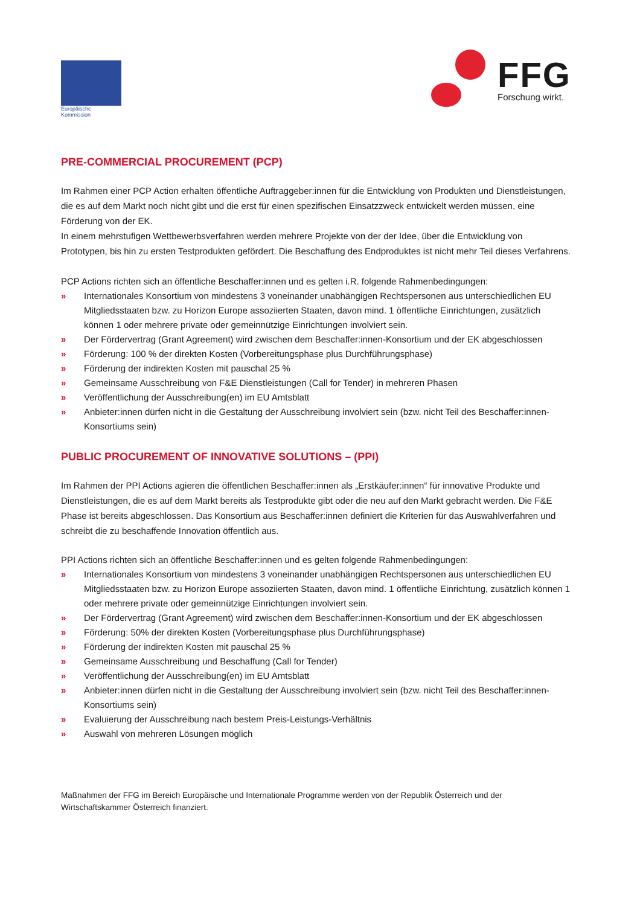Europäische
Kommission
FFG
Forschung wirkt.
PRE-COMMERCIAL PROCUREMENT (PCP)
Im Rahmen einer PCP Action erhalten öffentliche Auftraggeber:innen für die Entwicklung von Produkten und Dienstleistungen, die es auf dem Markt noch nicht gibt und die erst für einen spezifischen Einsatzzweck entwickelt werden müssen, eine Förderung von der EK.
In einem mehrstufigen Wettbewerbsverfahren werden mehrere Projekte von der der Idee, über die Entwicklung von Prototypen, bis hin zu ersten Testprodukten gefördert. Die Beschaffung des Endproduktes ist nicht mehr Teil dieses Verfahrens.
PCP Actions richten sich an öffentliche Beschaffer:innen und es gelten i.R. folgende Rahmenbedingungen:
» Internationales Konsortium von mindestens 3 voneinander unabhängigen Rechtspersonen aus unterschiedlichen EU Mitgliedsstaaten bzw. zu Horizon Europe assoziierten Staaten, davon mind. 1 öffentliche Einrichtungen, zusätzlich können 1 oder mehrere private oder gemeinnützige Einrichtungen involviert sein.
» Der Fördervertrag (Grant Agreement) wird zwischen dem Beschaffer:innen-Konsortium und der EK abgeschlossen
» Förderung: 100 % der direkten Kosten (Vorbereitungsphase plus Durchführungsphase)
» Förderung der indirekten Kosten mit pauschal 25 %
» Gemeinsame Ausschreibung von F&E Dienstleistungen (Call for Tender) in mehreren Phasen
» Veröffentlichung der Ausschreibung(en) im EU Amtsblatt
» Anbieter:innen dürfen nicht in die Gestaltung der Ausschreibung involviert sein (bzw. nicht Teil des Beschaffer:innen-Konsortiums sein)
PUBLIC PROCUREMENT OF INNOVATIVE SOLUTIONS – (PPI)
Im Rahmen der PPI Actions agieren die öffentlichen Beschaffer:innen als „Erstkäufer:innen“ für innovative Produkte und Dienstleistungen, die es auf dem Markt bereits als Testprodukte gibt oder die neu auf den Markt gebracht werden. Die F&E Phase ist bereits abgeschlossen. Das Konsortium aus Beschaffer:innen definiert die Kriterien für das Auswahlverfahren und schreibt die zu beschaffende Innovation öffentlich aus.
PPI Actions richten sich an öffentliche Beschaffer:innen und es gelten folgende Rahmenbedingungen:
» Internationales Konsortium von mindestens 3 voneinander unabhängigen Rechtspersonen aus unterschiedlichen EU Mitgliedsstaaten bzw. zu Horizon Europe assoziierten Staaten, davon mind. 1 öffentliche Einrichtung, zusätzlich können 1 oder mehrere private oder gemeinnützige Einrichtungen involviert sein.
» Der Fördervertrag (Grant Agreement) wird zwischen dem Beschaffer:innen-Konsortium und der EK abgeschlossen
» Förderung: 50% der direkten Kosten (Vorbereitungsphase plus Durchführungsphase)
» Förderung der indirekten Kosten mit pauschal 25 %
» Gemeinsame Ausschreibung und Beschaffung (Call for Tender)
» Veröffentlichung der Ausschreibung(en) im EU Amtsblatt
» Anbieter:innen dürfen nicht in die Gestaltung der Ausschreibung involviert sein (bzw. nicht Teil des Beschaffer:innen-Konsortiums sein)
» Evaluierung der Ausschreibung nach bestem Preis-Leistungs-Verhältnis
» Auswahl von mehreren Lösungen möglich
Maßnahmen der FFG im Bereich Europäische und Internationale Programme werden von der Republik Österreich und der Wirtschaftskammer Österreich finanziert.